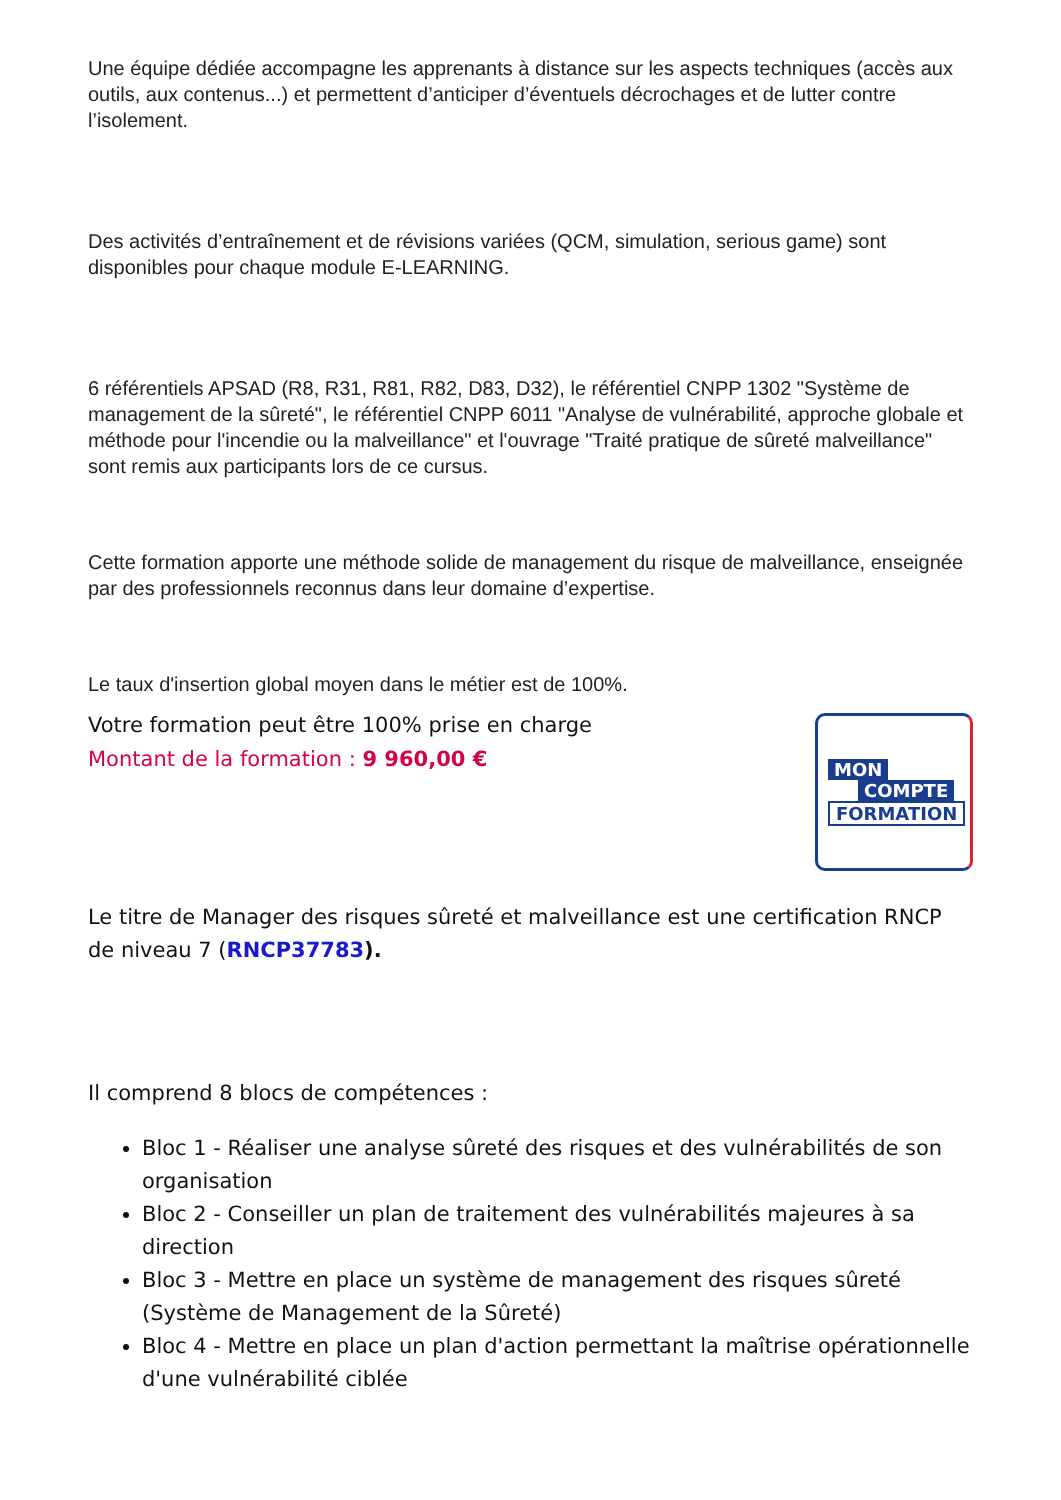Une équipe dédiée accompagne les apprenants à distance sur les aspects techniques (accès aux outils, aux contenus...) et permettent d’anticiper d’éventuels décrochages et de lutter contre l’isolement.
Des activités d’entraînement et de révisions variées (QCM, simulation, serious game) sont disponibles pour chaque module E-LEARNING.
6 référentiels APSAD (R8, R31, R81, R82, D83, D32), le référentiel CNPP 1302 "Système de management de la sûreté", le référentiel CNPP 6011 "Analyse de vulnérabilité, approche globale et méthode pour l'incendie ou la malveillance" et l'ouvrage "Traité pratique de sûreté malveillance" sont remis aux participants lors de ce cursus.
Cette formation apporte une méthode solide de management du risque de malveillance, enseignée par des professionnels reconnus dans leur domaine d’expertise.
Le taux d'insertion global moyen dans le métier est de 100%.
Votre formation peut être 100% prise en charge
Montant de la formation : 9 960,00 €
MON
COMPTE
FORMATION
Le titre de Manager des risques sûreté et malveillance est une certification RNCP de niveau 7 (RNCP37783).
Il comprend 8 blocs de compétences :
Bloc 1 - Réaliser une analyse sûreté des risques et des vulnérabilités de son organisation
Bloc 2 - Conseiller un plan de traitement des vulnérabilités majeures à sa direction
Bloc 3 - Mettre en place un système de management des risques sûreté (Système de Management de la Sûreté)
Bloc 4 - Mettre en place un plan d'action permettant la maîtrise opérationnelle d'une vulnérabilité ciblée